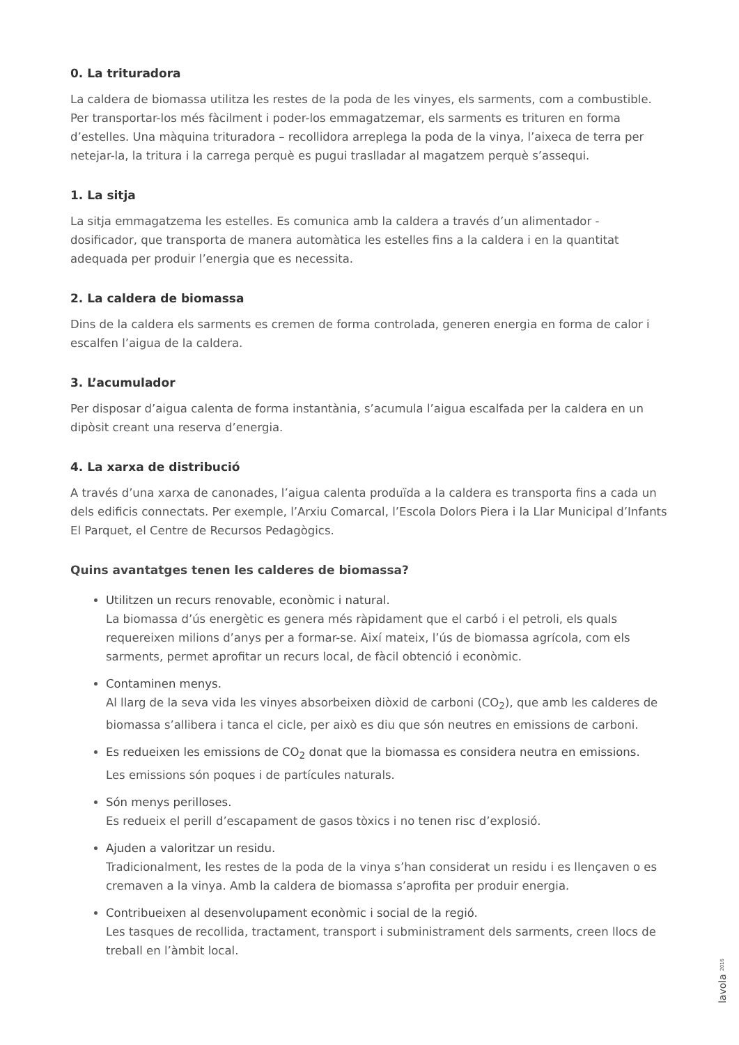0. La trituradora
La caldera de biomassa utilitza les restes de la poda de les vinyes, els sarments, com a combustible. Per transportar-los més fàcilment i poder-los emmagatzemar, els sarments es trituren en forma d’estelles. Una màquina trituradora – recollidora arreplega la poda de la vinya, l’aixeca de terra per netejar-la, la tritura i la carrega perquè es pugui traslladar al magatzem perquè s’assequi.
1. La sitja
La sitja emmagatzema les estelles. Es comunica amb la caldera a través d’un alimentador - dosificador, que transporta de manera automàtica les estelles fins a la caldera i en la quantitat adequada per produir l’energia que es necessita.
2. La caldera de biomassa
Dins de la caldera els sarments es cremen de forma controlada, generen energia en forma de calor i escalfen l’aigua de la caldera.
3. L’acumulador
Per disposar d’aigua calenta de forma instantània, s’acumula l’aigua escalfada per la caldera en un dipòsit creant una reserva d’energia.
4. La xarxa de distribució
A través d’una xarxa de canonades, l’aigua calenta produïda a la caldera es transporta fins a cada un dels edificis connectats. Per exemple, l’Arxiu Comarcal, l’Escola Dolors Piera i la Llar Municipal d’Infants El Parquet, el Centre de Recursos Pedagògics.
Quins avantatges tenen les calderes de biomassa?
Utilitzen un recurs renovable, econòmic i natural.
La biomassa d’ús energètic es genera més ràpidament que el carbó i el petroli, els quals requereixen milions d’anys per a formar-se. Així mateix, l’ús de biomassa agrícola, com els sarments, permet aprofitar un recurs local, de fàcil obtenció i econòmic.
Contaminen menys.
Al llarg de la seva vida les vinyes absorbeixen diòxid de carboni (CO<sub>2</sub>), que amb les calderes de biomassa s’allibera i tanca el cicle, per això es diu que són neutres en emissions de carboni.
Es redueixen les emissions de CO<sub>2</sub> donat que la biomassa es considera neutra en emissions.
Les emissions són poques i de partícules naturals.
Són menys perilloses.
Es redueix el perill d’escapament de gasos tòxics i no tenen risc d’explosió.
Ajuden a valoritzar un residu.
Tradicionalment, les restes de la poda de la vinya s’han considerat un residu i es llençaven o es cremaven a la vinya. Amb la caldera de biomassa s’aprofita per produir energia.
Contribueixen al desenvolupament econòmic i social de la regió.
Les tasques de recollida, tractament, transport i subministrament dels sarments, creen llocs de treball en l’àmbit local.
lavola 2016